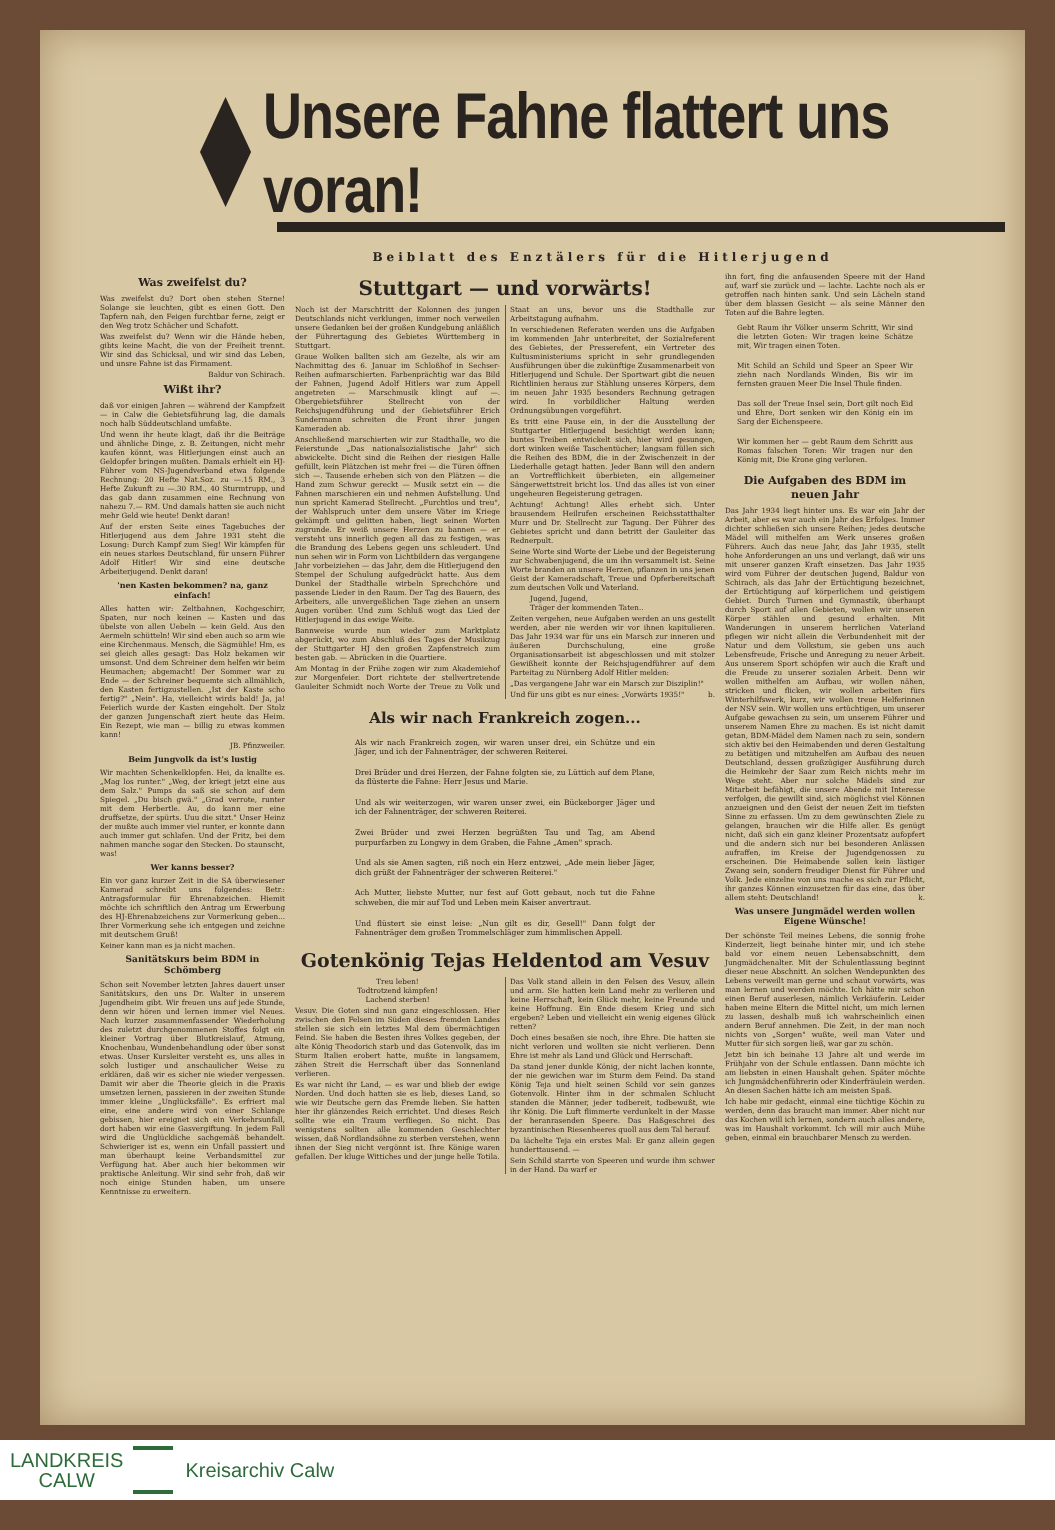Unsere Fahne flattert uns voran!
Beiblatt des Enztälers für die Hitlerjugend
Was zweifelst du?
Was zweifelst du? Dort oben stehen Sterne! Solange sie leuchten, gibt es einen Gott. Den Tapfern nah, den Feigen furchtbar ferne, zeigt er den Weg trotz Schächer und Schafott.
Was zweifelst du? Wenn wir die Hände heben, gibts keine Macht, die von der Freiheit trennt. Wir sind das Schicksal, und wir sind das Leben, und unsre Fahne ist das Firmament.
Baldur von Schirach.
Wißt ihr?
daß vor einigen Jahren — während der Kampfzeit — in Calw die Gebietsführung lag, die damals noch halb Süddeutschland umfaßte.
Und wenn ihr heute klagt, daß ihr die Beiträge und ähnliche Dinge, z. B. Zeitungen, nicht mehr kaufen könnt, was Hitlerjungen einst auch an Geldopfer bringen mußten. Damals erhielt ein HJ-Führer vom NS-Jugendverband etwa folgende Rechnung: 20 Hefte Nat.Soz. zu —.15 RM., 3 Hefte Zukunft zu —.30 RM., 40 Sturmtrupp, und das gab dann zusammen eine Rechnung von nahezu 7.— RM. Und damals hatten sie auch nicht mehr Geld wie heute! Denkt daran!
Auf der ersten Seite eines Tagebuches der Hitlerjugend aus dem Jahre 1931 steht die Losung: Durch Kampf zum Sieg! Wir kämpfen für ein neues starkes Deutschland, für unsern Führer Adolf Hitler! Wir sind eine deutsche Arbeiterjugend. Denkt daran!
'nen Kasten bekommen? na, ganz einfach!
Alles hatten wir: Zeltbahnen, Kochgeschirr, Spaten, nur noch keinen — Kasten und das übelste von allen Uebeln — kein Geld. Aus den Aermeln schütteln! Wir sind eben auch so arm wie eine Kirchenmaus. Mensch, die Sägmühle! Hm, es sei gleich alles gesagt: Das Holz bekamen wir umsonst. Und dem Schreiner dem helfen wir beim Heumachen; abgemacht! Der Sommer war zu Ende — der Schreiner bequemte sich allmählich, den Kasten fertigzustellen. „Ist der Kaste scho fertig?" „Nein". Ha, vielleicht wirds bald! Ja, ja! Feierlich wurde der Kasten eingeholt. Der Stolz der ganzen Jungenschaft ziert heute das Heim. Ein Rezept, wie man — billig zu etwas kommen kann!
JB. Pfinzweiler.
Beim Jungvolk da ist's lustig
Wir machten Schenkelklopfen. Hei, da knallte es. „Mag los runter." „Weg, der kriegt jetzt eine aus dem Salz." Pumps da saß sie schon auf dem Spiegel. „Du bisch gwä." „Grad verrote, runter mit dem Herbertle. Au, do kann mer eine druffsetze, der spürts. Uuu die sitzt." Unser Heinz der mußte auch immer viel runter, er konnte dann auch immer gut schlafen. Und der Fritz, bei dem nahmen manche sogar den Stecken. Do staunscht, was!
Wer kanns besser?
Ein vor ganz kurzer Zeit in die SA überwiesener Kamerad schreibt uns folgendes: Betr.: Antragsformular für Ehrenabzeichen. Hiemit möchte ich schriftlich den Antrag um Erwerbung des HJ-Ehrenabzeichens zur Vormerkung geben... Ihrer Vormerkung sehe ich entgegen und zeichne mit deutschem Gruß!
Keiner kann man es ja nicht machen.
Sanitätskurs beim BDM in Schömberg
Schon seit November letzten Jahres dauert unser Sanitätskurs, den uns Dr. Walter in unserem Jugendheim gibt. Wir freuen uns auf jede Stunde, denn wir hören und lernen immer viel Neues. Nach kurzer zusammenfassender Wiederholung des zuletzt durchgenommenen Stoffes folgt ein kleiner Vortrag über Blutkreislauf, Atmung, Knochenbau, Wundenbehandlung oder über sonst etwas. Unser Kursleiter versteht es, uns alles in solch lustiger und anschaulicher Weise zu erklären, daß wir es sicher nie wieder vergessen. Damit wir aber die Theorie gleich in die Praxis umsetzen lernen, passieren in der zweiten Stunde immer kleine „Unglücksfälle". Es erfriert mal eine, eine andere wird von einer Schlange gebissen, hier ereignet sich ein Verkehrsunfall, dort haben wir eine Gasvergiftung. In jedem Fall wird die Unglückliche sachgemäß behandelt. Schwieriger ist es, wenn ein Unfall passiert und man überhaupt keine Verbandsmittel zur Verfügung hat. Aber auch hier bekommen wir praktische Anleitung. Wir sind sehr froh, daß wir noch einige Stunden haben, um unsere Kenntnisse zu erweitern.
Stuttgart — und vorwärts!
Noch ist der Marschtritt der Kolonnen des jungen Deutschlands nicht verklungen, immer noch verweilen unsere Gedanken bei der großen Kundgebung anläßlich der Führertagung des Gebietes Württemberg in Stuttgart.
Graue Wolken ballten sich am Gezelte, als wir am Nachmittag des 6. Januar im Schloßhof in Sechser-Reihen aufmarschierten. Farbenprächtig war das Bild der Fahnen, Jugend Adolf Hitlers war zum Appell angetreten — Marschmusik klingt auf —. Obergebietsführer Stellrecht von der Reichsjugendführung und der Gebietsführer Erich Sundermann schreiten die Front ihrer jungen Kameraden ab.
Anschließend marschierten wir zur Stadthalle, wo die Feierstunde „Das nationalsozialistische Jahr" sich abwickelte. Dicht sind die Reihen der riesigen Halle gefüllt, kein Plätzchen ist mehr frei — die Türen öffnen sich —. Tausende erheben sich von den Plätzen — die Hand zum Schwur gereckt — Musik setzt ein — die Fahnen marschieren ein und nehmen Aufstellung. Und nun spricht Kamerad Stellrecht. „Furchtlos und treu", der Wahlspruch unter dem unsere Väter im Kriege gekämpft und gelitten haben, liegt seinen Worten zugrunde. Er weiß unsere Herzen zu bannen — er versteht uns innerlich gegen all das zu festigen, was die Brandung des Lebens gegen uns schleudert. Und nun sehen wir in Form von Lichtbildern das vergangene Jahr vorbeiziehen — das Jahr, dem die Hitlerjugend den Stempel der Schulung aufgedrückt hatte. Aus dem Dunkel der Stadthalle wirbeln Sprechchöre und passende Lieder in den Raum. Der Tag des Bauern, des Arbeiters, alle unvergeßlichen Tage ziehen an unsern Augen vorüber. Und zum Schluß wogt das Lied der Hitlerjugend in das ewige Weite.
Bannweise wurde nun wieder zum Marktplatz abgerückt, wo zum Abschluß des Tages der Musikzug der Stuttgarter HJ den großen Zapfenstreich zum besten gab. — Abrücken in die Quartiere.
Am Montag in der Frühe zogen wir zum Akademiehof zur Morgenfeier. Dort richtete der stellvertretende Gauleiter Schmidt noch Worte der Treue zu Volk und Staat an uns, bevor uns die Stadthalle zur Arbeitstagung aufnahm.
In verschiedenen Referaten werden uns die Aufgaben im kommenden Jahr unterbreitet, der Sozialreferent des Gebietes, der Presserefent, ein Vertreter des Kultusministeriums spricht in sehr grundlegenden Ausführungen über die zukünftige Zusammenarbeit von Hitlerjugend und Schule. Der Sportwart gibt die neuen Richtlinien heraus zur Stählung unseres Körpers, dem im neuen Jahr 1935 besonders Rechnung getragen wird. In vorbildlicher Haltung werden Ordnungsübungen vorgeführt.
Es tritt eine Pause ein, in der die Ausstellung der Stuttgarter Hitlerjugend besichtigt werden kann; buntes Treiben entwickelt sich, hier wird gesungen, dort winken weiße Taschentücher; langsam füllen sich die Reihen des BDM, die in der Zwischenzeit in der Liederhalle getagt hatten. Jeder Bann will den andern an Vortrefflichkeit überbieten, ein allgemeiner Sängerwettstreit bricht los. Und das alles ist von einer ungeheuren Begeisterung getragen.
Achtung! Achtung! Alles erhebt sich. Unter brausendem Heilrufen erscheinen Reichsstatthalter Murr und Dr. Stellrecht zur Tagung. Der Führer des Gebietes spricht und dann betritt der Gauleiter das Rednerpult.
Seine Worte sind Worte der Liebe und der Begeisterung zur Schwabenjugend, die um ihn versammelt ist. Seine Worte branden an unsere Herzen, pflanzen in uns jenen Geist der Kameradschaft, Treue und Opferbereitschaft zum deutschen Volk und Vaterland.
Jugend, Jugend,
Träger der kommenden Taten..
Zeiten vergehen, neue Aufgaben werden an uns gestellt werden, aber nie werden wir vor ihnen kapitulieren. Das Jahr 1934 war für uns ein Marsch zur inneren und äußeren Durchschulung, eine große Organisationsarbeit ist abgeschlossen und mit stolzer Gewißheit konnte der Reichsjugendführer auf dem Parteitag zu Nürnberg Adolf Hitler melden:
„Das vergangene Jahr war ein Marsch zur Disziplin!"
Und für uns gibt es nur eines: „Vorwärts 1935!" b.
Als wir nach Frankreich zogen...
Als wir nach Frankreich zogen, wir waren unser drei, ein Schütze und ein Jäger, und ich der Fahnenträger, der schweren Reiterei.
Drei Brüder und drei Herzen, der Fahne folgten sie, zu Lüttich auf dem Plane, da flüsterte die Fahne: Herr Jesus und Marie.
Und als wir weiterzogen, wir waren unser zwei, ein Bückeborger Jäger und ich der Fahnenträger, der schweren Reiterei.
Zwei Brüder und zwei Herzen begrüßten Tau und Tag, am Abend purpurfarben zu Longwy in dem Graben, die Fahne „Amen" sprach.
Und als sie Amen sagten, riß noch ein Herz entzwei, „Ade mein lieber Jäger, dich grüßt der Fahnenträger der schweren Reiterei."
Ach Mutter, liebste Mutter, nur fest auf Gott gebaut, noch tut die Fahne schweben, die mir auf Tod und Leben mein Kaiser anvertraut.
Und flüstert sie einst leise: „Nun gilt es dir, Gesell!" Dann folgt der Fahnenträger dem großen Trommelschläger zum himmlischen Appell.
Gotenkönig Tejas Heldentod am Vesuv
Treu leben!
Todtrotzend kämpfen!
Lachend sterben!
Vesuv. Die Goten sind nun ganz eingeschlossen. Hier zwischen den Felsen im Süden dieses fremden Landes stellen sie sich ein letztes Mal dem übermächtigen Feind. Sie haben die Besten ihres Volkes gegeben, der alte König Theodorich starb und das Gotenvolk, das im Sturm Italien erobert hatte, mußte in langsamem, zähen Streit die Herrschaft über das Sonnenland verlieren.
Es war nicht ihr Land, — es war und blieb der ewige Norden. Und doch hatten sie es lieb, dieses Land, so wie wir Deutsche gern das Fremde lieben. Sie hatten hier ihr glänzendes Reich errichtet. Und dieses Reich sollte wie ein Traum verfliegen. So nicht. Das wenigstens sollten alle kommenden Geschlechter wissen, daß Nordlandsöhne zu sterben verstehen, wenn ihnen der Sieg nicht vergönnt ist. Ihre Könige waren gefallen. Der kluge Wittiches und der junge helle Totila.
Das Volk stand allein in den Felsen des Vesuv, allein und arm. Sie hatten kein Land mehr zu verlieren und keine Herrschaft, kein Glück mehr, keine Freunde und keine Hoffnung. Ein Ende diesem Krieg und sich ergeben? Leben und vielleicht ein wenig eigenes Glück retten?
Doch eines besaßen sie noch, ihre Ehre. Die hatten sie nicht verloren und wollten sie nicht verlieren. Denn Ehre ist mehr als Land und Glück und Herrschaft.
Da stand jener dunkle König, der nicht lachen konnte, der nie gewichen war im Sturm dem Feind. Da stand König Teja und hielt seinen Schild vor sein ganzes Gotenvolk. Hinter ihm in der schmalen Schlucht standen die Männer, jeder todbereit, todbewußt, wie ihr König. Die Luft flimmerte verdunkelt in der Masse der heranrasenden Speere. Das Haßgeschrei des byzantinischen Riesenheeres quoll aus dem Tal herauf.
Da lächelte Teja ein erstes Mal: Er ganz allein gegen hunderttausend. —
Sein Schild starrte von Speeren und wurde ihm schwer in der Hand. Da warf er
ihn fort, fing die anfausenden Speere mit der Hand auf, warf sie zurück und — lachte. Lachte noch als er getroffen nach hinten sank. Und sein Lächeln stand über dem blassen Gesicht — als seine Männer den Toten auf die Bahre legten.
Gebt Raum ihr Völker unserm Schritt, Wir sind die letzten Goten: Wir tragen keine Schätze mit, Wir tragen einen Toten.
Mit Schild an Schild und Speer an Speer Wir ziehn nach Nordlands Winden, Bis wir im fernsten grauen Meer Die Insel Thule finden.
Das soll der Treue Insel sein, Dort gilt noch Eid und Ehre, Dort senken wir den König ein im Sarg der Eichenspeere.
Wir kommen her — gebt Raum dem Schritt aus Romas falschen Toren: Wir tragen nur den König mit, Die Krone ging verloren.
Die Aufgaben des BDM im neuen Jahr
Das Jahr 1934 liegt hinter uns. Es war ein Jahr der Arbeit, aber es war auch ein Jahr des Erfolges. Immer dichter schließen sich unsere Reihen; jedes deutsche Mädel will mithelfen am Werk unseres großen Führers. Auch das neue Jahr, das Jahr 1935, stellt hohe Anforderungen an uns und verlangt, daß wir uns mit unserer ganzen Kraft einsetzen. Das Jahr 1935 wird vom Führer der deutschen Jugend, Baldur von Schirach, als das Jahr der Ertüchtigung bezeichnet, der Ertüchtigung auf körperlichem und geistigem Gebiet. Durch Turnen und Gymnastik, überhaupt durch Sport auf allen Gebieten, wollen wir unseren Körper stählen und gesund erhalten. Mit Wanderungen in unserem herrlichen Vaterland pflegen wir nicht allein die Verbundenheit mit der Natur und dem Volkstum, sie geben uns auch Lebensfreude, Frische und Anregung zu neuer Arbeit. Aus unserem Sport schöpfen wir auch die Kraft und die Freude zu unserer sozialen Arbeit. Denn wir wollen mithelfen am Aufbau, wir wollen nähen, stricken und flicken, wir wollen arbeiten fürs Winterhilfswerk, kurz, wir wollen treue Helferinnen der NSV sein. Wir wollen uns ertüchtigen, um unserer Aufgabe gewachsen zu sein, um unserem Führer und unserem Namen Ehre zu machen. Es ist nicht damit getan, BDM-Mädel dem Namen nach zu sein, sondern sich aktiv bei den Heimabenden und deren Gestaltung zu betätigen und mitzuhelfen am Aufbau des neuen Deutschland, dessen großzügiger Ausführung durch die Heimkehr der Saar zum Reich nichts mehr im Wege steht. Aber nur solche Mädels sind zur Mitarbeit befähigt, die unsere Abende mit Interesse verfolgen, die gewillt sind, sich möglichst viel Können anzueignen und den Geist der neuen Zeit im tiefsten Sinne zu erfassen. Um zu dem gewünschten Ziele zu gelangen, brauchen wir die Hilfe aller. Es genügt nicht, daß sich ein ganz kleiner Prozentsatz aufopfert und die andern sich nur bei besonderen Anlässen aufraffen, im Kreise der Jugendgenossen zu erscheinen. Die Heimabende sollen kein lästiger Zwang sein, sondern freudiger Dienst für Führer und Volk. Jede einzelne von uns mache es sich zur Pflicht, ihr ganzes Können einzusetzen für das eine, das über allem steht: Deutschland! k.
Was unsere Jungmädel werden wollen
Eigene Wünsche!
Der schönste Teil meines Lebens, die sonnig frohe Kinderzeit, liegt beinahe hinter mir, und ich stehe bald vor einem neuen Lebensabschnitt, dem Jungmädchenalter. Mit der Schulentlassung beginnt dieser neue Abschnitt. An solchen Wendepunkten des Lebens verweilt man gerne und schaut vorwärts, was man lernen und werden möchte. Ich hätte mir schon einen Beruf auserlesen, nämlich Verkäuferin. Leider haben meine Eltern die Mittel nicht, um mich lernen zu lassen, deshalb muß ich wahrscheinlich einen andern Beruf annehmen. Die Zeit, in der man noch nichts von „Sorgen" wußte, weil man Vater und Mutter für sich sorgen ließ, war gar zu schön.
Jetzt bin ich beinahe 13 Jahre alt und werde im Frühjahr von der Schule entlassen. Dann möchte ich am liebsten in einen Haushalt gehen. Später möchte ich Jungmädchenführerin oder Kinderfräulein werden. An diesen Sachen hätte ich am meisten Spaß.
Ich habe mir gedacht, einmal eine tüchtige Köchin zu werden, denn das braucht man immer. Aber nicht nur das Kochen will ich lernen, sondern auch alles andere, was im Haushalt vorkommt. Ich will mir auch Mühe geben, einmal ein brauchbarer Mensch zu werden.
LANDKREIS
CALW
Kreisarchiv Calw